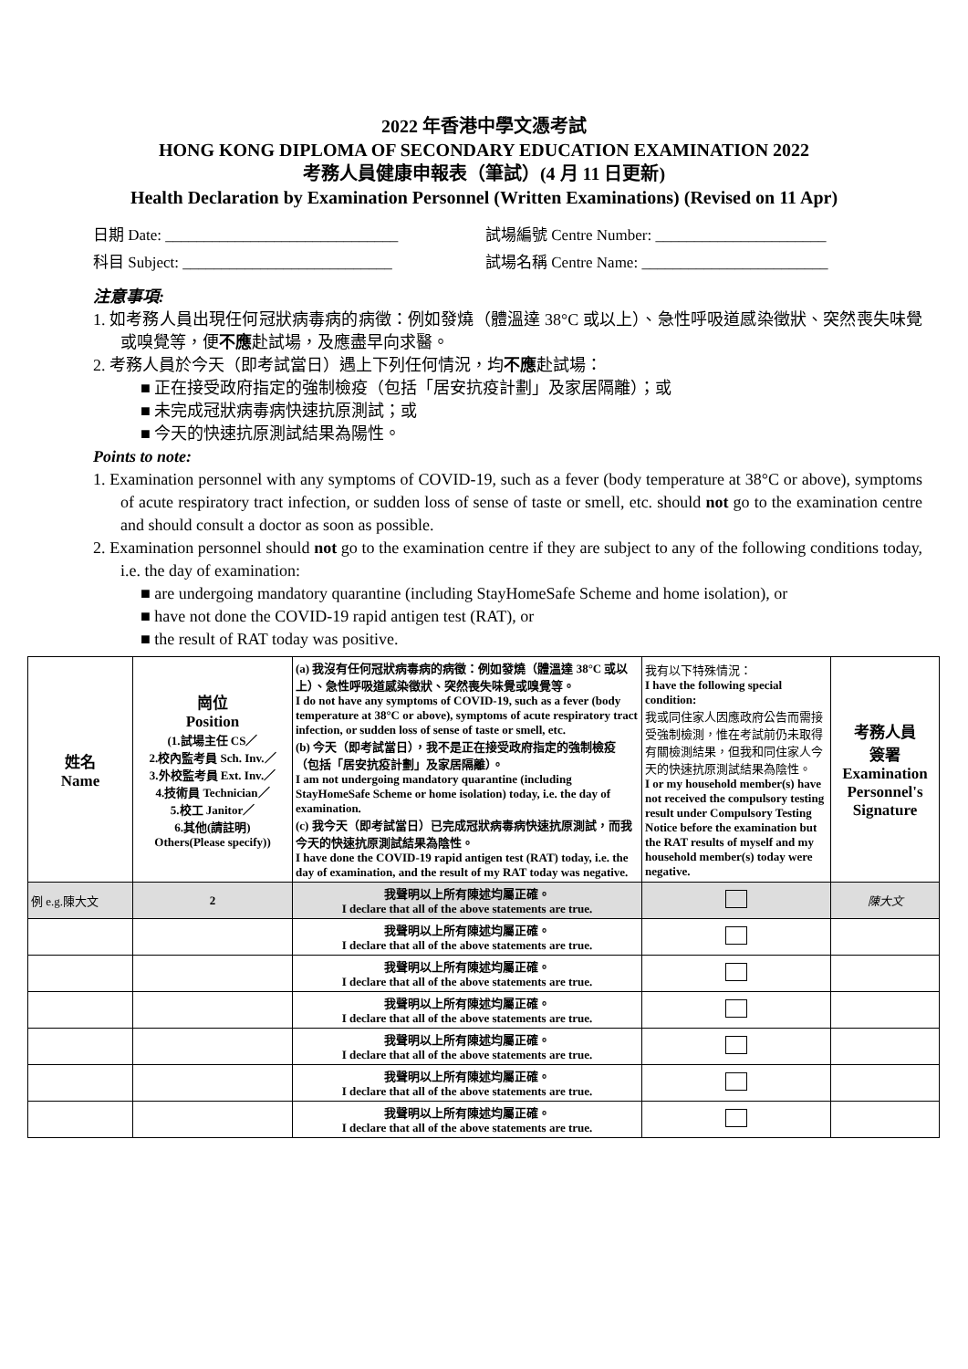2022 年香港中學文憑考試
HONG KONG DIPLOMA OF SECONDARY EDUCATION EXAMINATION 2022
考務人員健康申報表（筆試）(4 月 11 日更新)
Health Declaration by Examination Personnel (Written Examinations) (Revised on 11 Apr)
日期 Date: ______________________________ 試場編號 Centre Number: ______________________
科目 Subject: ___________________________ 試場名稱 Centre Name: ________________________
注意事項:
1. 如考務人員出現任何冠狀病毒病的病徵：例如發燒（體溫達 38°C 或以上）、急性呼吸道感染徵狀、突然喪失味覺或嗅覺等，便不應赴試場，及應盡早向求醫。
2. 考務人員於今天（即考試當日）遇上下列任何情況，均不應赴試場：
■ 正在接受政府指定的強制檢疫（包括「居安抗疫計劃」及家居隔離）；或
■ 未完成冠狀病毒病快速抗原測試；或
■ 今天的快速抗原測試結果為陽性。
Points to note:
1. Examination personnel with any symptoms of COVID-19, such as a fever (body temperature at 38°C or above), symptoms of acute respiratory tract infection, or sudden loss of sense of taste or smell, etc. should not go to the examination centre and should consult a doctor as soon as possible.
2. Examination personnel should not go to the examination centre if they are subject to any of the following conditions today, i.e. the day of examination:
■ are undergoing mandatory quarantine (including StayHomeSafe Scheme and home isolation), or
■ have not done the COVID-19 rapid antigen test (RAT), or
■ the result of RAT today was positive.
| 姓名 Name | 崗位 Position (1.試場主任 CS／ 2.校內監考員 Sch. Inv.／ 3.外校監考員 Ext. Inv.／ 4.技術員 Technician／ 5.校工 Janitor／ 6.其他(請註明) Others(Please specify)) | (a) 我沒有任何冠狀病毒病的病徵：例如發燒（體溫達 38°C 或以上）、急性呼吸道感染徵狀、突然喪失味覺或嗅覺等。 I do not have any symptoms of COVID-19, such as a fever (body temperature at 38°C or above), symptoms of acute respiratory tract infection, or sudden loss of sense of taste or smell, etc. (b) 今天（即考試當日），我不是正在接受政府指定的強制檢疫（包括「居安抗疫計劃」及家居隔離）。 I am not undergoing mandatory quarantine (including StayHomeSafe Scheme or home isolation) today, i.e. the day of examination. (c) 我今天（即考試當日）已完成冠狀病毒病快速抗原測試，而我今天的快速抗原測試結果為陰性。 I have done the COVID-19 rapid antigen test (RAT) today, i.e. the day of examination, and the result of my RAT today was negative. | 我有以下特殊情況： I have the following special condition: 我或同住家人因應政府公告而需接受強制檢測，惟在考試前仍未取得有關檢測結果，但我和同住家人今天的快速抗原測試結果為陰性。 I or my household member(s) have not received the compulsory testing result under Compulsory Testing Notice before the examination but the RAT results of myself and my household member(s) today were negative. | 考務人員 簽署 Examination Personnel's Signature |
| 例 e.g.陳大文 | 2 | 我聲明以上所有陳述均屬正確。 I declare that all of the above statements are true. | | 陳大文 |
| | | 我聲明以上所有陳述均屬正確。 I declare that all of the above statements are true. | | |
| | | 我聲明以上所有陳述均屬正確。 I declare that all of the above statements are true. | | |
| | | 我聲明以上所有陳述均屬正確。 I declare that all of the above statements are true. | | |
| | | 我聲明以上所有陳述均屬正確。 I declare that all of the above statements are true. | | |
| | | 我聲明以上所有陳述均屬正確。 I declare that all of the above statements are true. | | |
| | | 我聲明以上所有陳述均屬正確。 I declare that all of the above statements are true. | | |